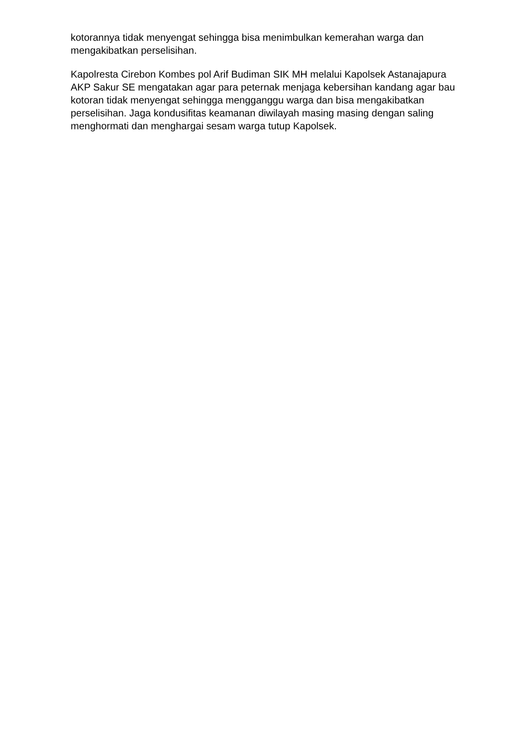kotorannya tidak menyengat sehingga bisa menimbulkan kemerahan warga dan mengakibatkan perselisihan.
Kapolresta Cirebon Kombes pol Arif Budiman SIK MH melalui Kapolsek Astanajapura AKP Sakur SE mengatakan agar para peternak menjaga kebersihan kandang agar bau kotoran tidak menyengat sehingga mengganggu warga dan bisa mengakibatkan perselisihan. Jaga kondusifitas keamanan diwilayah masing masing dengan saling menghormati dan menghargai sesam warga tutup Kapolsek.